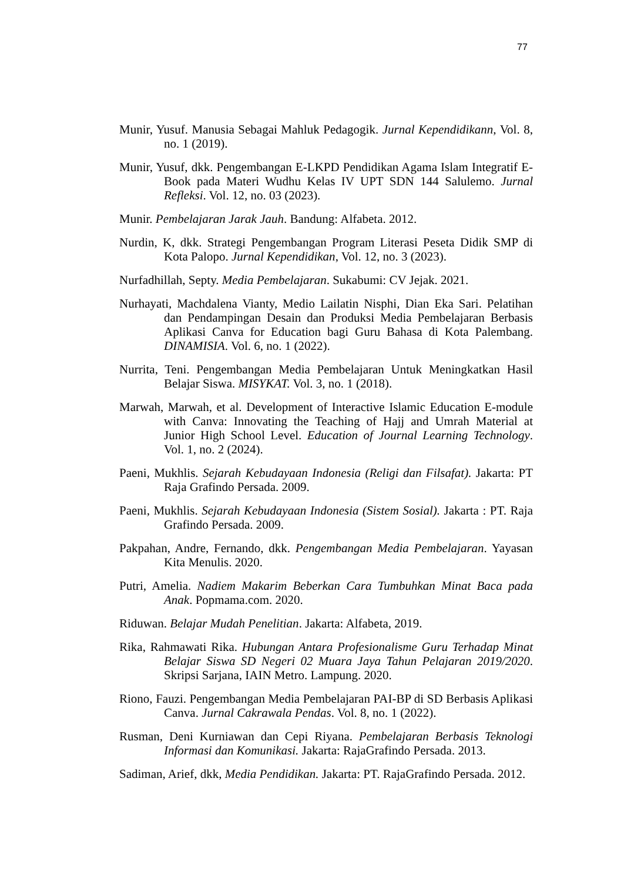77
Munir, Yusuf. Manusia Sebagai Mahluk Pedagogik. Jurnal Kependidikann, Vol. 8, no. 1 (2019).
Munir, Yusuf, dkk. Pengembangan E-LKPD Pendidikan Agama Islam Integratif E-Book pada Materi Wudhu Kelas IV UPT SDN 144 Salulemo. Jurnal Refleksi. Vol. 12, no. 03 (2023).
Munir. Pembelajaran Jarak Jauh. Bandung: Alfabeta. 2012.
Nurdin, K, dkk. Strategi Pengembangan Program Literasi Peseta Didik SMP di Kota Palopo. Jurnal Kependidikan, Vol. 12, no. 3 (2023).
Nurfadhillah, Septy. Media Pembelajaran. Sukabumi: CV Jejak. 2021.
Nurhayati, Machdalena Vianty, Medio Lailatin Nisphi, Dian Eka Sari. Pelatihan dan Pendampingan Desain dan Produksi Media Pembelajaran Berbasis Aplikasi Canva for Education bagi Guru Bahasa di Kota Palembang. DINAMISIA. Vol. 6, no. 1 (2022).
Nurrita, Teni. Pengembangan Media Pembelajaran Untuk Meningkatkan Hasil Belajar Siswa. MISYKAT. Vol. 3, no. 1 (2018).
Marwah, Marwah, et al. Development of Interactive Islamic Education E-module with Canva: Innovating the Teaching of Hajj and Umrah Material at Junior High School Level. Education of Journal Learning Technology. Vol. 1, no. 2 (2024).
Paeni, Mukhlis. Sejarah Kebudayaan Indonesia (Religi dan Filsafat). Jakarta: PT Raja Grafindo Persada. 2009.
Paeni, Mukhlis. Sejarah Kebudayaan Indonesia (Sistem Sosial). Jakarta : PT. Raja Grafindo Persada. 2009.
Pakpahan, Andre, Fernando, dkk. Pengembangan Media Pembelajaran. Yayasan Kita Menulis. 2020.
Putri, Amelia. Nadiem Makarim Beberkan Cara Tumbuhkan Minat Baca pada Anak. Popmama.com. 2020.
Riduwan. Belajar Mudah Penelitian. Jakarta: Alfabeta, 2019.
Rika, Rahmawati Rika. Hubungan Antara Profesionalisme Guru Terhadap Minat Belajar Siswa SD Negeri 02 Muara Jaya Tahun Pelajaran 2019/2020. Skripsi Sarjana, IAIN Metro. Lampung. 2020.
Riono, Fauzi. Pengembangan Media Pembelajaran PAI-BP di SD Berbasis Aplikasi Canva. Jurnal Cakrawala Pendas. Vol. 8, no. 1 (2022).
Rusman, Deni Kurniawan dan Cepi Riyana. Pembelajaran Berbasis Teknologi Informasi dan Komunikasi. Jakarta: RajaGrafindo Persada. 2013.
Sadiman, Arief, dkk, Media Pendidikan. Jakarta: PT. RajaGrafindo Persada. 2012.